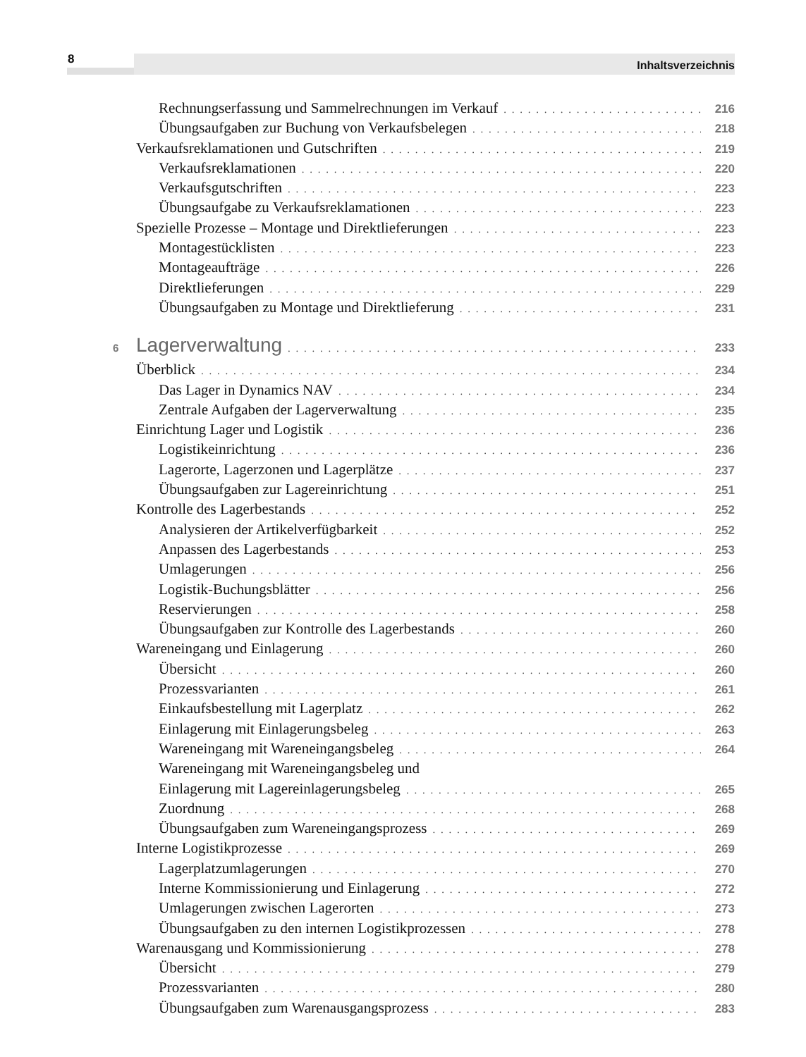8 Inhaltsverzeichnis
Rechnungserfassung und Sammelrechnungen im Verkauf 216
Übungsaufgaben zur Buchung von Verkaufsbelegen 218
Verkaufsreklamationen und Gutschriften 219
Verkaufsreklamationen 220
Verkaufsgutschriften 223
Übungsaufgabe zu Verkaufsreklamationen 223
Spezielle Prozesse – Montage und Direktlieferungen 223
Montagestücklisten 223
Montageaufträge 226
Direktlieferungen 229
Übungsaufgaben zu Montage und Direktlieferung 231
6 Lagerverwaltung 233
Überblick 234
Das Lager in Dynamics NAV 234
Zentrale Aufgaben der Lagerverwaltung 235
Einrichtung Lager und Logistik 236
Logistikeinrichtung 236
Lagerorte, Lagerzonen und Lagerplätze 237
Übungsaufgaben zur Lagereinrichtung 251
Kontrolle des Lagerbestands 252
Analysieren der Artikelverfügbarkeit 252
Anpassen des Lagerbestands 253
Umlagerungen 256
Logistik-Buchungsblätter 256
Reservierungen 258
Übungsaufgaben zur Kontrolle des Lagerbestands 260
Wareneingang und Einlagerung 260
Übersicht 260
Prozessvarianten 261
Einkaufsbestellung mit Lagerplatz 262
Einlagerung mit Einlagerungsbeleg 263
Wareneingang mit Wareneingangsbeleg 264
Wareneingang mit Wareneingangsbeleg und
Einlagerung mit Lagereinlagerungsbeleg 265
Zuordnung 268
Übungsaufgaben zum Wareneingangsprozess 269
Interne Logistikprozesse 269
Lagerplatzumlagerungen 270
Interne Kommissionierung und Einlagerung 272
Umlagerungen zwischen Lagerorten 273
Übungsaufgaben zu den internen Logistikprozessen 278
Warenausgang und Kommissionierung 278
Übersicht 279
Prozessvarianten 280
Übungsaufgaben zum Warenausgangsprozess 283